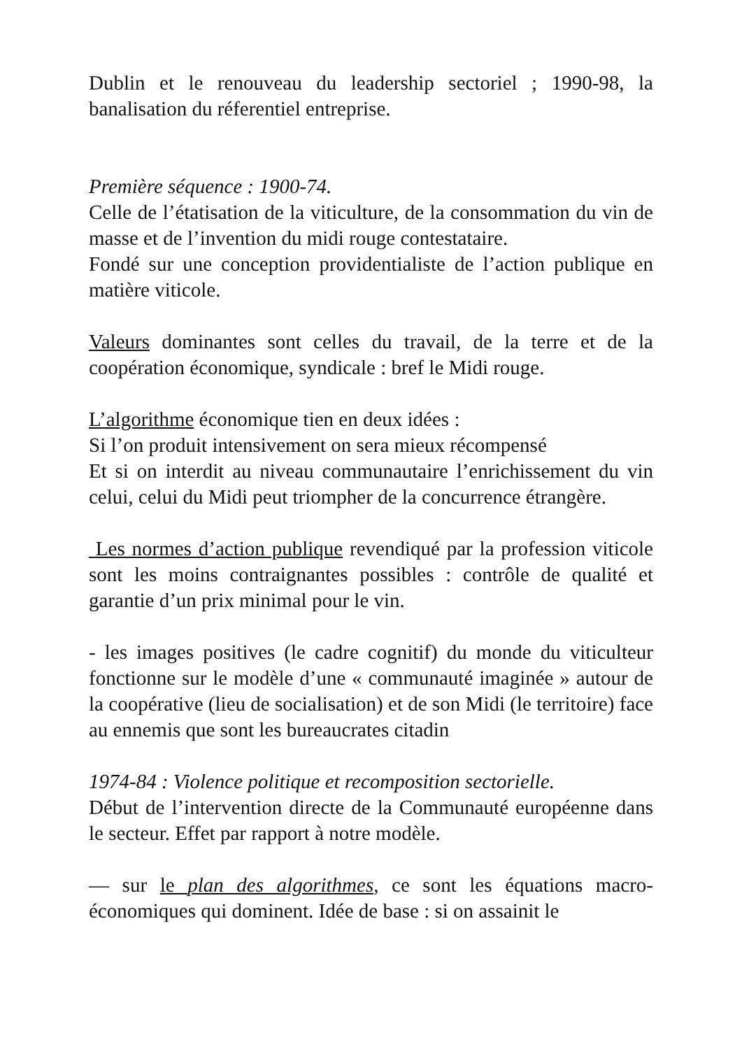Dublin et le renouveau du leadership sectoriel ; 1990-98, la banalisation du réferentiel entreprise.
Première séquence : 1900-74.
Celle de l’étatisation de la viticulture, de la consommation du vin de masse et de l’invention du midi rouge contestataire.
Fondé sur une conception providentialiste de l’action publique en matière viticole.
Valeurs dominantes sont celles du travail, de la terre et de la coopération économique, syndicale : bref le Midi rouge.
L’algorithme économique tien en deux idées :
Si l’on produit intensivement on sera mieux récompensé
Et si on interdit au niveau communautaire l’enrichissement du vin celui, celui du Midi peut triompher de la concurrence étrangère.
Les normes d’action publique revendiqué par la profession viticole sont les moins contraignantes possibles : contrôle de qualité et garantie d’un prix minimal pour le vin.
- les images positives (le cadre cognitif) du monde du viticulteur fonctionne sur le modèle d’une « communauté imaginée » autour de la coopérative (lieu de socialisation) et de son Midi (le territoire) face au ennemis que sont les bureaucrates citadin
1974-84 : Violence politique et recomposition sectorielle.
Début de l’intervention directe de la Communauté européenne dans le secteur. Effet par rapport à notre modèle.
— sur le plan des algorithmes, ce sont les équations macro-économiques qui dominent. Idée de base : si on assainit le